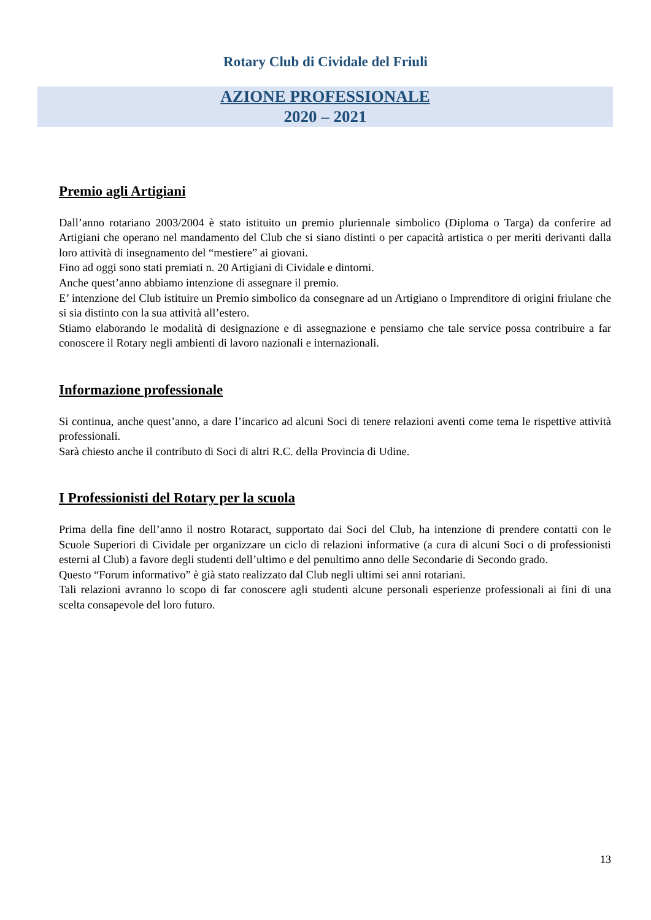Rotary Club di Cividale del Friuli
AZIONE PROFESSIONALE
2020 – 2021
Premio agli Artigiani
Dall’anno rotariano 2003/2004 è stato istituito un premio pluriennale simbolico (Diploma o Targa) da conferire ad Artigiani che operano nel mandamento del Club che si siano distinti o per capacità artistica o per meriti derivanti dalla loro attività di insegnamento del “mestiere” ai giovani.
Fino ad oggi sono stati premiati n. 20 Artigiani di Cividale e dintorni.
Anche quest’anno abbiamo intenzione di assegnare il premio.
E’ intenzione del Club istituire un Premio simbolico da consegnare ad un Artigiano o Imprenditore di origini friulane che si sia distinto con la sua attività all’estero.
Stiamo elaborando le modalità di designazione e di assegnazione e pensiamo che tale service possa contribuire a far conoscere il Rotary negli ambienti di lavoro nazionali e internazionali.
Informazione professionale
Si continua, anche quest’anno, a dare l’incarico ad alcuni Soci di tenere relazioni aventi come tema le rispettive attività professionali.
Sarà chiesto anche il contributo di Soci di altri R.C. della Provincia di Udine.
I Professionisti del Rotary per la scuola
Prima della fine dell’anno il nostro Rotaract, supportato dai Soci del Club, ha intenzione di prendere contatti con le Scuole Superiori di Cividale per organizzare un ciclo di relazioni informative (a cura di alcuni Soci o di professionisti esterni al Club) a favore degli studenti dell’ultimo e del penultimo anno delle Secondarie di Secondo grado.
Questo “Forum informativo” è già stato realizzato dal Club negli ultimi sei anni rotariani.
Tali relazioni avranno lo scopo di far conoscere agli studenti alcune personali esperienze professionali ai fini di una scelta consapevole del loro futuro.
13